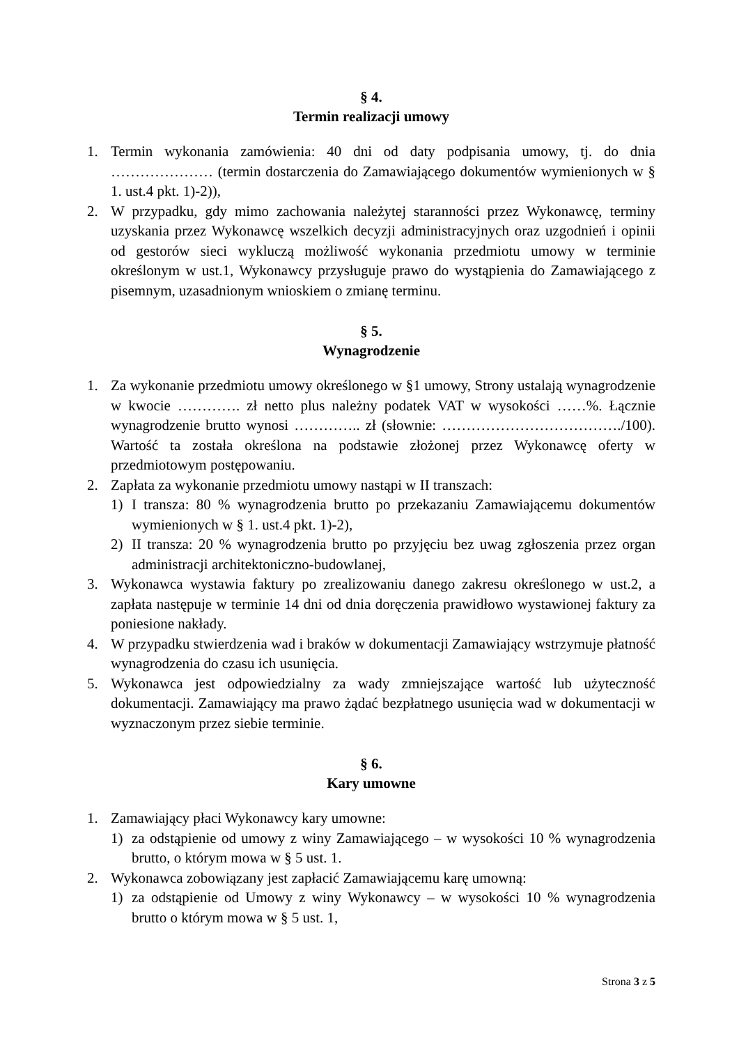§ 4.
Termin realizacji umowy
1. Termin wykonania zamówienia: 40 dni od daty podpisania umowy, tj. do dnia ………………… (termin dostarczenia do Zamawiającego dokumentów wymienionych w § 1. ust.4 pkt. 1)-2)),
2. W przypadku, gdy mimo zachowania należytej staranności przez Wykonawcę, terminy uzyskania przez Wykonawcę wszelkich decyzji administracyjnych oraz uzgodnień i opinii od gestorów sieci wykluczą możliwość wykonania przedmiotu umowy w terminie określonym w ust.1, Wykonawcy przysługuje prawo do wystąpienia do Zamawiającego z pisemnym, uzasadnionym wnioskiem o zmianę terminu.
§ 5.
Wynagrodzenie
1. Za wykonanie przedmiotu umowy określonego w §1 umowy, Strony ustalają wynagrodzenie w kwocie …………. zł netto plus należny podatek VAT w wysokości ……%. Łącznie wynagrodzenie brutto wynosi ………….. zł (słownie: ………………………………./100). Wartość ta została określona na podstawie złożonej przez Wykonawcę oferty w przedmiotowym postępowaniu.
2. Zapłata za wykonanie przedmiotu umowy nastąpi w II transzach:
1) I transza: 80 % wynagrodzenia brutto po przekazaniu Zamawiającemu dokumentów wymienionych w § 1. ust.4 pkt. 1)-2),
2) II transza: 20 % wynagrodzenia brutto po przyjęciu bez uwag zgłoszenia przez organ administracji architektoniczno-budowlanej,
3. Wykonawca wystawia faktury po zrealizowaniu danego zakresu określonego w ust.2, a zapłata następuje w terminie 14 dni od dnia doręczenia prawidłowo wystawionej faktury za poniesione nakłady.
4. W przypadku stwierdzenia wad i braków w dokumentacji Zamawiający wstrzymuje płatność wynagrodzenia do czasu ich usunięcia.
5. Wykonawca jest odpowiedzialny za wady zmniejszające wartość lub użyteczność dokumentacji. Zamawiający ma prawo żądać bezpłatnego usunięcia wad w dokumentacji w wyznaczonym przez siebie terminie.
§ 6.
Kary umowne
1. Zamawiający płaci Wykonawcy kary umowne:
1) za odstąpienie od umowy z winy Zamawiającego – w wysokości 10 % wynagrodzenia brutto, o którym mowa w § 5 ust. 1.
2. Wykonawca zobowiązany jest zapłacić Zamawiającemu karę umowną:
1) za odstąpienie od Umowy z winy Wykonawcy – w wysokości 10 % wynagrodzenia brutto o którym mowa w § 5 ust. 1,
Strona 3 z 5